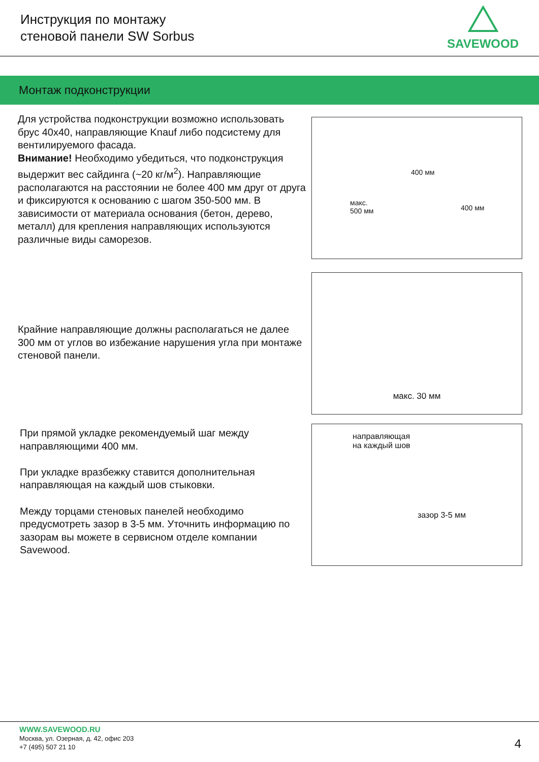Инструкция по монтажу
стеновой панели SW Sorbus
SAVEWOOD
Монтаж подконструкции
Для устройства подконструкции возможно использовать брус 40х40, направляющие Knauf либо подсистему для вентилируемого фасада.
Внимание! Необходимо убедиться, что подконструкция выдержит вес сайдинга (~20 кг/м<sup>2</sup>). Направляющие располагаются на расстоянии не более 400 мм друг от друга и фиксируются к основанию с шагом 350-500 мм. В зависимости от материала основания (бетон, дерево, металл) для крепления направляющих используются различные виды саморезов.
400 мм
400 мм
макс.
500 мм
Крайние направляющие должны располагаться не далее 300 мм от углов во избежание нарушения угла при монтаже стеновой панели.
макс. 30 мм
При прямой укладке рекомендуемый шаг между направляющими 400 мм.
При укладке вразбежку ставится дополнительная направляющая на каждый шов стыковки.
Между торцами стеновых панелей необходимо предусмотреть зазор в 3-5 мм. Уточнить информацию по зазорам вы можете в сервисном отделе компании Savewood.
направляющая
на каждый шов
зазор 3-5 мм
WWW.SAVEWOOD.RU
Москва, ул. Озерная, д. 42, офис 203
+7 (495) 507 21 10
4